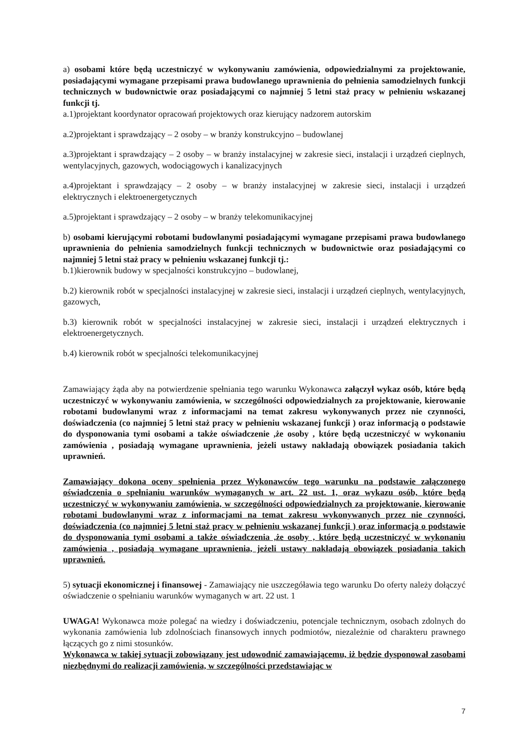a) osobami które będą uczestniczyć w wykonywaniu zamówienia, odpowiedzialnymi za projektowanie, posiadającymi wymagane przepisami prawa budowlanego uprawnienia do pełnienia samodzielnych funkcji technicznych w budownictwie oraz posiadającymi co najmniej 5 letni staż pracy w pełnieniu wskazanej funkcji tj.
a.1)projektant koordynator opracowań projektowych oraz kierujący nadzorem autorskim
a.2)projektant i sprawdzający – 2 osoby – w branży konstrukcyjno – budowlanej
a.3)projektant i sprawdzający – 2 osoby – w branży instalacyjnej w zakresie sieci, instalacji i urządzeń cieplnych, wentylacyjnych, gazowych, wodociągowych i kanalizacyjnych
a.4)projektant i sprawdzający – 2 osoby – w branży instalacyjnej w zakresie sieci, instalacji i urządzeń elektrycznych i elektroenergetycznych
a.5)projektant i sprawdzający – 2 osoby – w branży telekomunikacyjnej
b) osobami kierującymi robotami budowlanymi posiadającymi wymagane przepisami prawa budowlanego uprawnienia do pełnienia samodzielnych funkcji technicznych w budownictwie oraz posiadającymi co najmniej 5 letni staż pracy w pełnieniu wskazanej funkcji tj.:
b.1)kierownik budowy w specjalności konstrukcyjno – budowlanej,
b.2) kierownik robót w specjalności instalacyjnej w zakresie sieci, instalacji i urządzeń cieplnych, wentylacyjnych, gazowych,
b.3) kierownik robót w specjalności instalacyjnej w zakresie sieci, instalacji i urządzeń elektrycznych i elektroenergetycznych.
b.4) kierownik robót w specjalności telekomunikacyjnej
Zamawiający żąda aby na potwierdzenie spełniania tego warunku Wykonawca załączył wykaz osób, które będą uczestniczyć w wykonywaniu zamówienia, w szczególności odpowiedzialnych za projektowanie, kierowanie robotami budowlanymi wraz z informacjami na temat zakresu wykonywanych przez nie czynności, doświadczenia (co najmniej 5 letni staż pracy w pełnieniu wskazanej funkcji ) oraz informacją o podstawie do dysponowania tymi osobami a także oświadczenie ,że osoby , które będą uczestniczyć w wykonaniu zamówienia , posiadają wymagane uprawnienia, jeżeli ustawy nakładają obowiązek posiadania takich uprawnień.
Zamawiający dokona oceny spełnienia przez Wykonawców tego warunku na podstawie załączonego oświadczenia o spełnianiu warunków wymaganych w art. 22 ust. 1, oraz wykazu osób, które będą uczestniczyć w wykonywaniu zamówienia, w szczególności odpowiedzialnych za projektowanie, kierowanie robotami budowlanymi wraz z informacjami na temat zakresu wykonywanych przez nie czynności, doświadczenia (co najmniej 5 letni staż pracy w pełnieniu wskazanej funkcji ) oraz informacją o podstawie do dysponowania tymi osobami a także oświadczenia ,że osoby , które będą uczestniczyć w wykonaniu zamówienia , posiadają wymagane uprawnienia, jeżeli ustawy nakładają obowiązek posiadania takich uprawnień.
5) sytuacji ekonomicznej i finansowej - Zamawiający nie uszczegóławia tego warunku Do oferty należy dołączyć oświadczenie o spełnianiu warunków wymaganych w art. 22 ust. 1
UWAGA! Wykonawca może polegać na wiedzy i doświadczeniu, potencjale technicznym, osobach zdolnych do wykonania zamówienia lub zdolnościach finansowych innych podmiotów, niezależnie od charakteru prawnego łączących go z nimi stosunków.
Wykonawca w takiej sytuacji zobowiązany jest udowodnić zamawiającemu, iż będzie dysponował zasobami niezbędnymi do realizacji zamówienia, w szczególności przedstawiając w
7